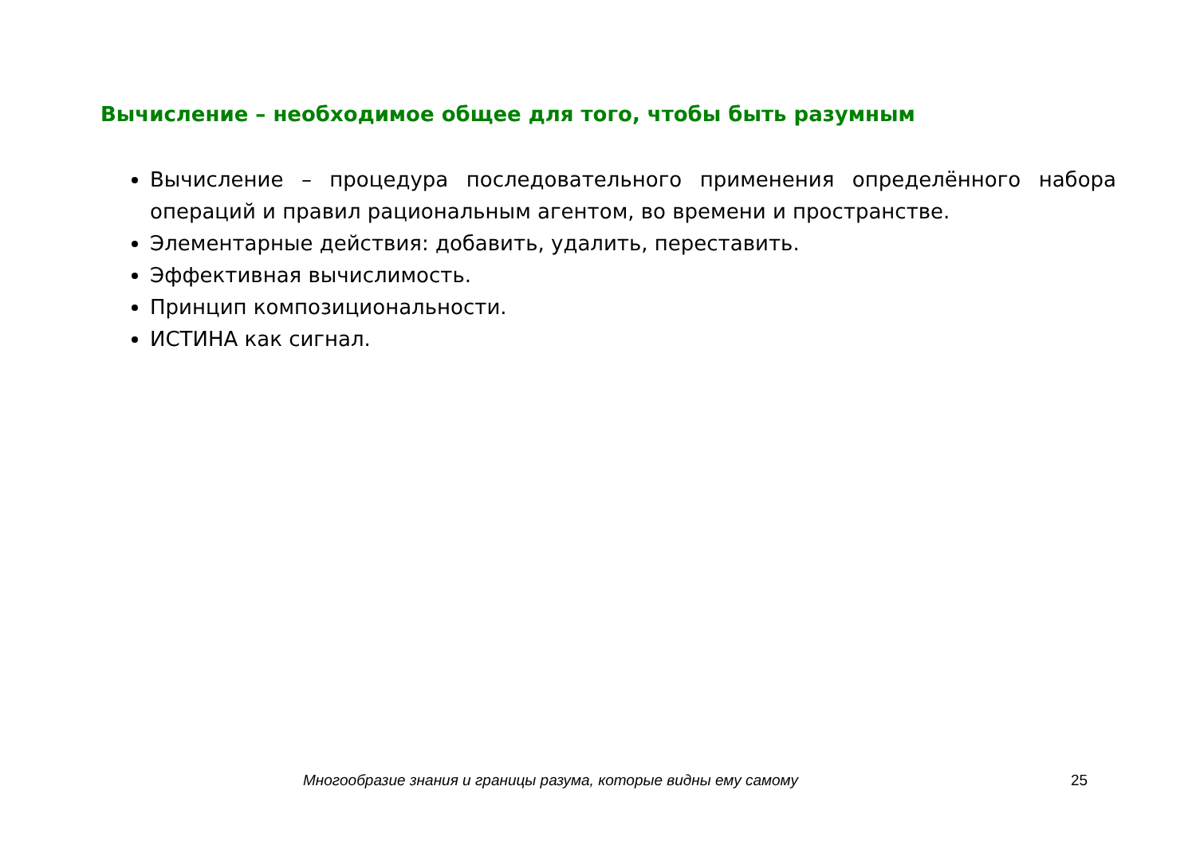Вычисление – необходимое общее для того, чтобы быть разумным
Вычисление – процедура последовательного применения определённого набора операций и правил рациональным агентом, во времени и пространстве.
Элементарные действия: добавить, удалить, переставить.
Эффективная вычислимость.
Принцип композициональности.
ИСТИНА как сигнал.
Многообразие знания и границы разума, которые видны ему самому 25